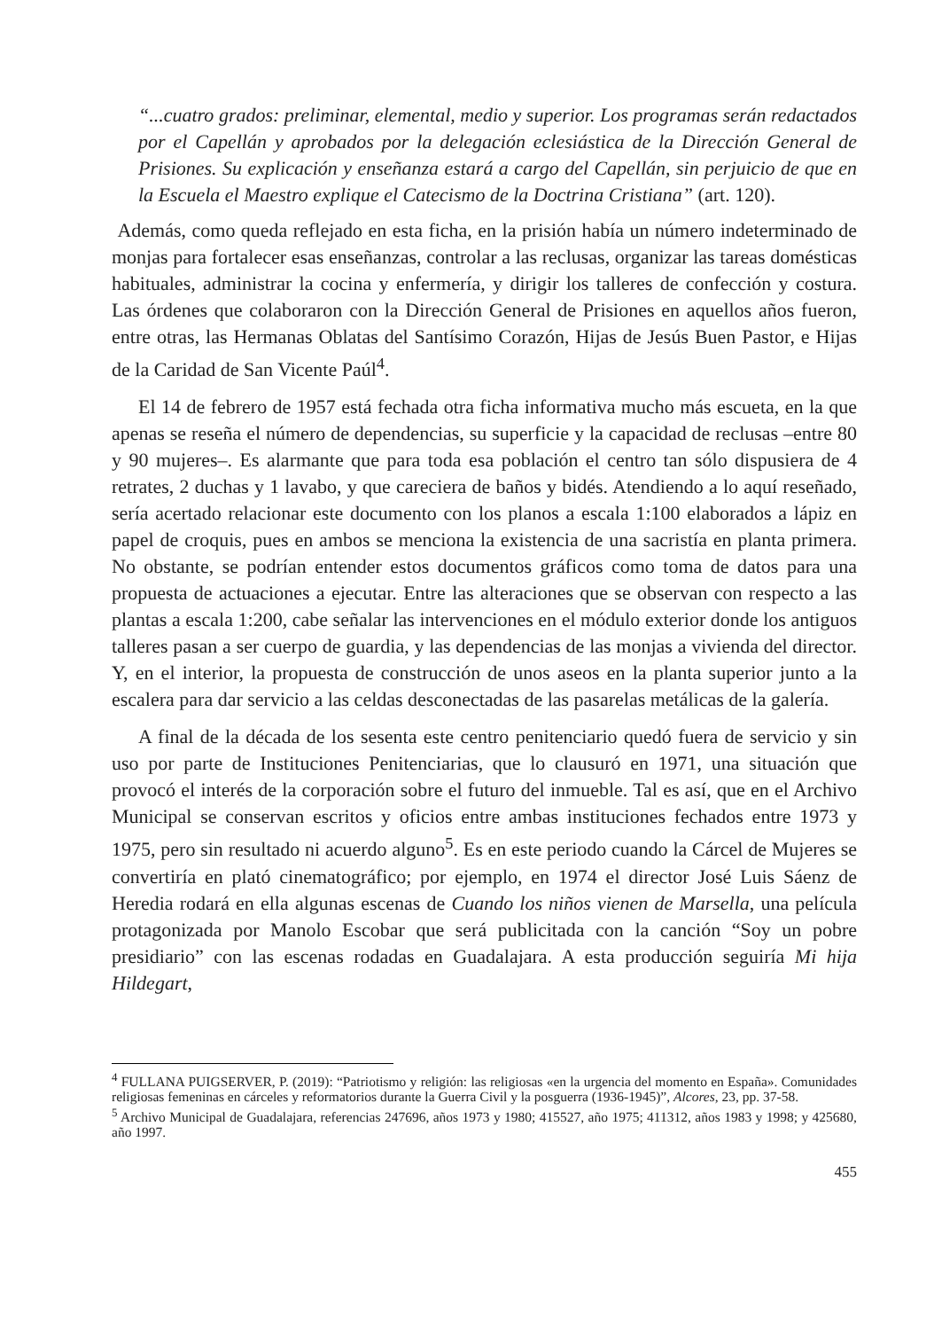“...cuatro grados: preliminar, elemental, medio y superior. Los programas serán redactados por el Capellán y aprobados por la delegación eclesiástica de la Dirección General de Prisiones. Su explicación y enseñanza estará a cargo del Capellán, sin perjuicio de que en la Escuela el Maestro explique el Catecismo de la Doctrina Cristiana” (art. 120).
Además, como queda reflejado en esta ficha, en la prisión había un número indeterminado de monjas para fortalecer esas enseñanzas, controlar a las reclusas, organizar las tareas domésticas habituales, administrar la cocina y enfermería, y dirigir los talleres de confección y costura. Las órdenes que colaboraron con la Dirección General de Prisiones en aquellos años fueron, entre otras, las Hermanas Oblatas del Santísimo Corazón, Hijas de Jesús Buen Pastor, e Hijas de la Caridad de San Vicente Paúl<sup>4</sup>.
El 14 de febrero de 1957 está fechada otra ficha informativa mucho más escueta, en la que apenas se reseña el número de dependencias, su superficie y la capacidad de reclusas –entre 80 y 90 mujeres–. Es alarmante que para toda esa población el centro tan sólo dispusiera de 4 retrates, 2 duchas y 1 lavabo, y que careciera de baños y bidés. Atendiendo a lo aquí reseñado, sería acertado relacionar este documento con los planos a escala 1:100 elaborados a lápiz en papel de croquis, pues en ambos se menciona la existencia de una sacristía en planta primera. No obstante, se podrían entender estos documentos gráficos como toma de datos para una propuesta de actuaciones a ejecutar. Entre las alteraciones que se observan con respecto a las plantas a escala 1:200, cabe señalar las intervenciones en el módulo exterior donde los antiguos talleres pasan a ser cuerpo de guardia, y las dependencias de las monjas a vivienda del director. Y, en el interior, la propuesta de construcción de unos aseos en la planta superior junto a la escalera para dar servicio a las celdas desconectadas de las pasarelas metálicas de la galería.
A final de la década de los sesenta este centro penitenciario quedó fuera de servicio y sin uso por parte de Instituciones Penitenciarias, que lo clausuró en 1971, una situación que provocó el interés de la corporación sobre el futuro del inmueble. Tal es así, que en el Archivo Municipal se conservan escritos y oficios entre ambas instituciones fechados entre 1973 y 1975, pero sin resultado ni acuerdo alguno<sup>5</sup>. Es en este periodo cuando la Cárcel de Mujeres se convertiría en plató cinematográfico; por ejemplo, en 1974 el director José Luis Sáenz de Heredia rodará en ella algunas escenas de Cuando los niños vienen de Marsella, una película protagonizada por Manolo Escobar que será publicitada con la canción “Soy un pobre presidiario” con las escenas rodadas en Guadalajara. A esta producción seguiría Mi hija Hildegart,
<sup>4</sup> FULLANA PUIGSERVER, P. (2019): “Patriotismo y religión: las religiosas «en la urgencia del momento en España». Comunidades religiosas femeninas en cárceles y reformatorios durante la Guerra Civil y la posguerra (1936-1945)”, Alcores, 23, pp. 37-58.
<sup>5</sup> Archivo Municipal de Guadalajara, referencias 247696, años 1973 y 1980; 415527, año 1975; 411312, años 1983 y 1998; y 425680, año 1997.
455